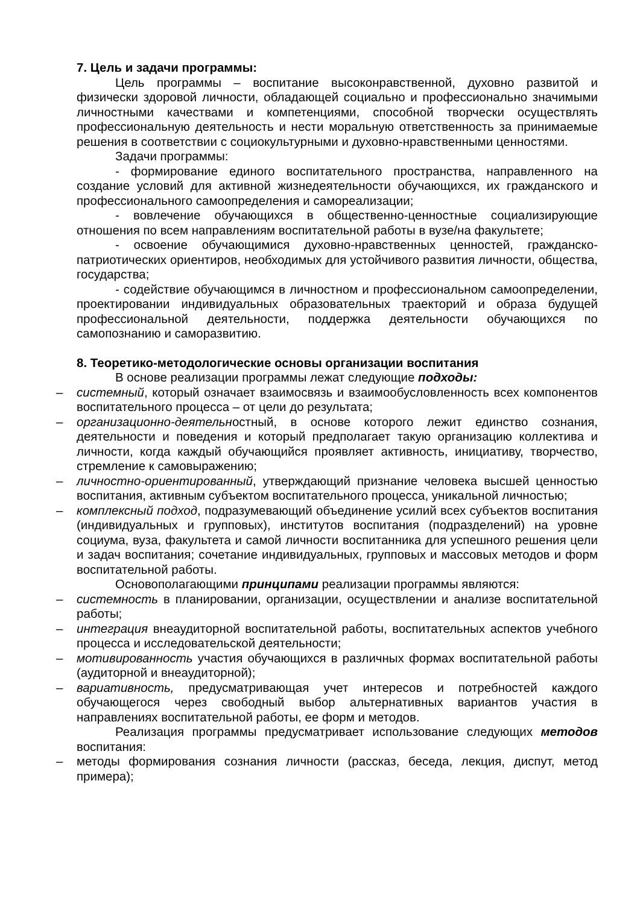7. Цель и задачи программы:
Цель программы – воспитание высоконравственной, духовно развитой и физически здоровой личности, обладающей социально и профессионально значимыми личностными качествами и компетенциями, способной творчески осуществлять профессиональную деятельность и нести моральную ответственность за принимаемые решения в соответствии с социокультурными и духовно-нравственными ценностями.
Задачи программы:
- формирование единого воспитательного пространства, направленного на создание условий для активной жизнедеятельности обучающихся, их гражданского и профессионального самоопределения и самореализации;
- вовлечение обучающихся в общественно-ценностные социализирующие отношения по всем направлениям воспитательной работы в вузе/на факультете;
- освоение обучающимися духовно-нравственных ценностей, гражданско-патриотических ориентиров, необходимых для устойчивого развития личности, общества, государства;
- содействие обучающимся в личностном и профессиональном самоопределении, проектировании индивидуальных образовательных траекторий и образа будущей профессиональной деятельности, поддержка деятельности обучающихся по самопознанию и саморазвитию.
8. Теоретико-методологические основы организации воспитания
В основе реализации программы лежат следующие подходы:
– системный, который означает взаимосвязь и взаимообусловленность всех компонентов воспитательного процесса – от цели до результата;
– организационно-деятельностный, в основе которого лежит единство сознания, деятельности и поведения и который предполагает такую организацию коллектива и личности, когда каждый обучающийся проявляет активность, инициативу, творчество, стремление к самовыражению;
– личностно-ориентированный, утверждающий признание человека высшей ценностью воспитания, активным субъектом воспитательного процесса, уникальной личностью;
– комплексный подход, подразумевающий объединение усилий всех субъектов воспитания (индивидуальных и групповых), институтов воспитания (подразделений) на уровне социума, вуза, факультета и самой личности воспитанника для успешного решения цели и задач воспитания; сочетание индивидуальных, групповых и массовых методов и форм воспитательной работы.
Основополагающими принципами реализации программы являются:
– системность в планировании, организации, осуществлении и анализе воспитательной работы;
– интеграция внеаудиторной воспитательной работы, воспитательных аспектов учебного процесса и исследовательской деятельности;
– мотивированность участия обучающихся в различных формах воспитательной работы (аудиторной и внеаудиторной);
– вариативность, предусматривающая учет интересов и потребностей каждого обучающегося через свободный выбор альтернативных вариантов участия в направлениях воспитательной работы, ее форм и методов.
Реализация программы предусматривает использование следующих методов воспитания:
– методы формирования сознания личности (рассказ, беседа, лекция, диспут, метод примера);